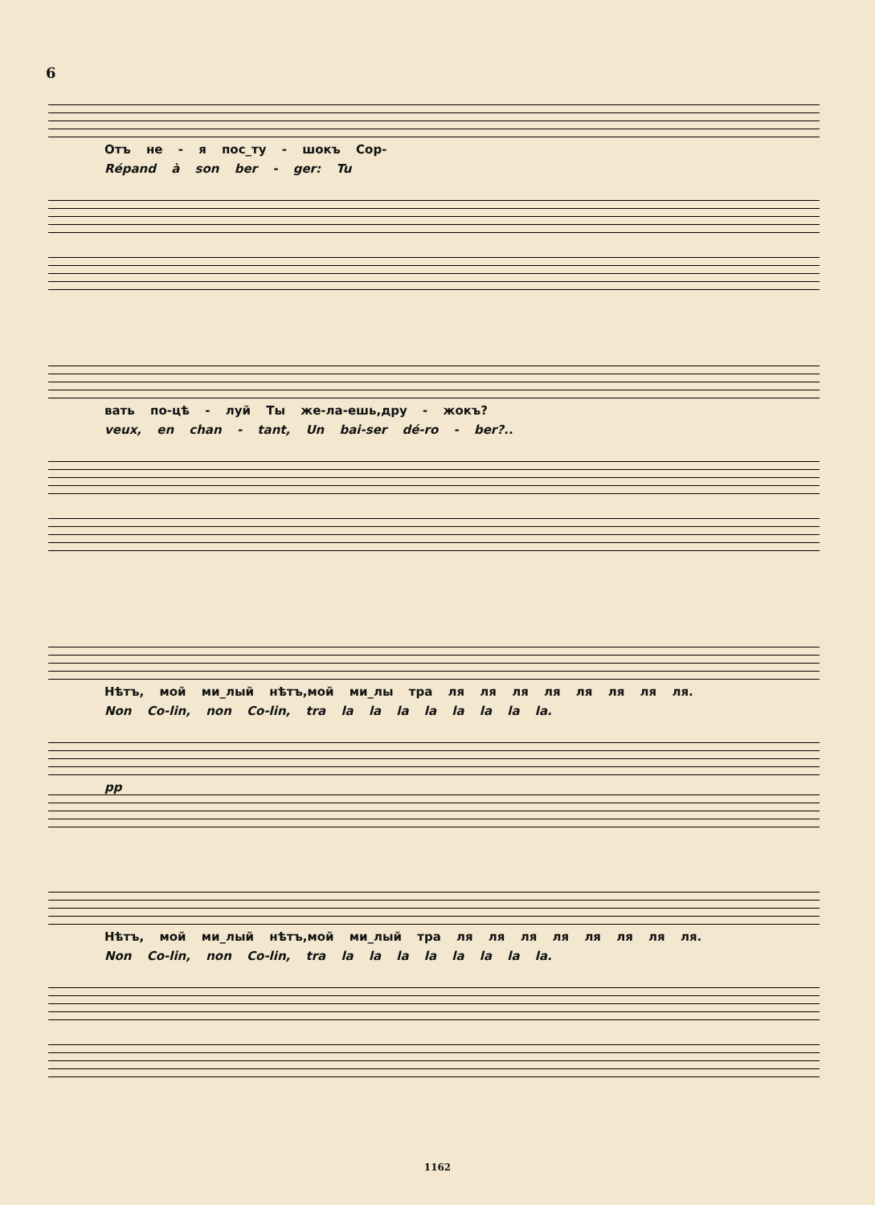6
Отъ не - я пос_ту - шокъ Сор-
Répand à son ber - ger: Tu
вать по-цѣ - луй Ты же-ла-ешь,дру - жокъ?
veux, en chan - tant, Un bai-ser dé-ro - ber?..
Нѣтъ, мой ми_лый нѣтъ,мой ми_лы тра ля ля ля ля ля ля ля ля.
Non Co-lin, non Co-lin, tra la la la la la la la la.
pp
Нѣтъ, мой ми_лый нѣтъ,мой ми_лый тра ля ля ля ля ля ля ля ля.
Non Co-lin, non Co-lin, tra la la la la la la la la.
1162